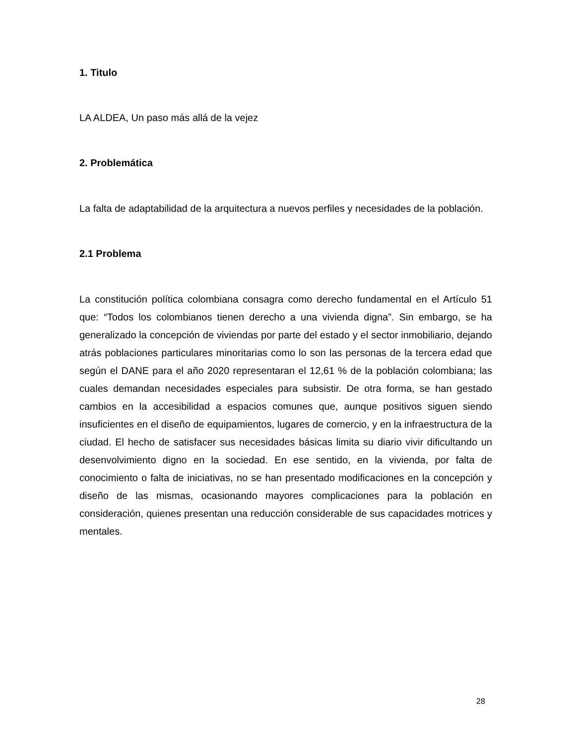1. Titulo
LA ALDEA, Un paso más allá de la vejez
2. Problemática
La falta de adaptabilidad de la arquitectura a nuevos perfiles y necesidades de la población.
2.1 Problema
La constitución política colombiana consagra como derecho fundamental en el Artículo 51 que: “Todos los colombianos tienen derecho a una vivienda digna”. Sin embargo, se ha generalizado la concepción de viviendas por parte del estado y el sector inmobiliario, dejando atrás poblaciones particulares minoritarias como lo son las personas de la tercera edad que según el DANE para el año 2020 representaran el 12,61 % de la población colombiana; las cuales demandan necesidades especiales para subsistir. De otra forma, se han gestado cambios en la accesibilidad a espacios comunes que, aunque positivos siguen siendo insuficientes en el diseño de equipamientos, lugares de comercio, y en la infraestructura de la ciudad. El hecho de satisfacer sus necesidades básicas limita su diario vivir dificultando un desenvolvimiento digno en la sociedad. En ese sentido, en la vivienda, por falta de conocimiento o falta de iniciativas, no se han presentado modificaciones en la concepción y diseño de las mismas, ocasionando mayores complicaciones para la población en consideración, quienes presentan una reducción considerable de sus capacidades motrices y mentales.
28